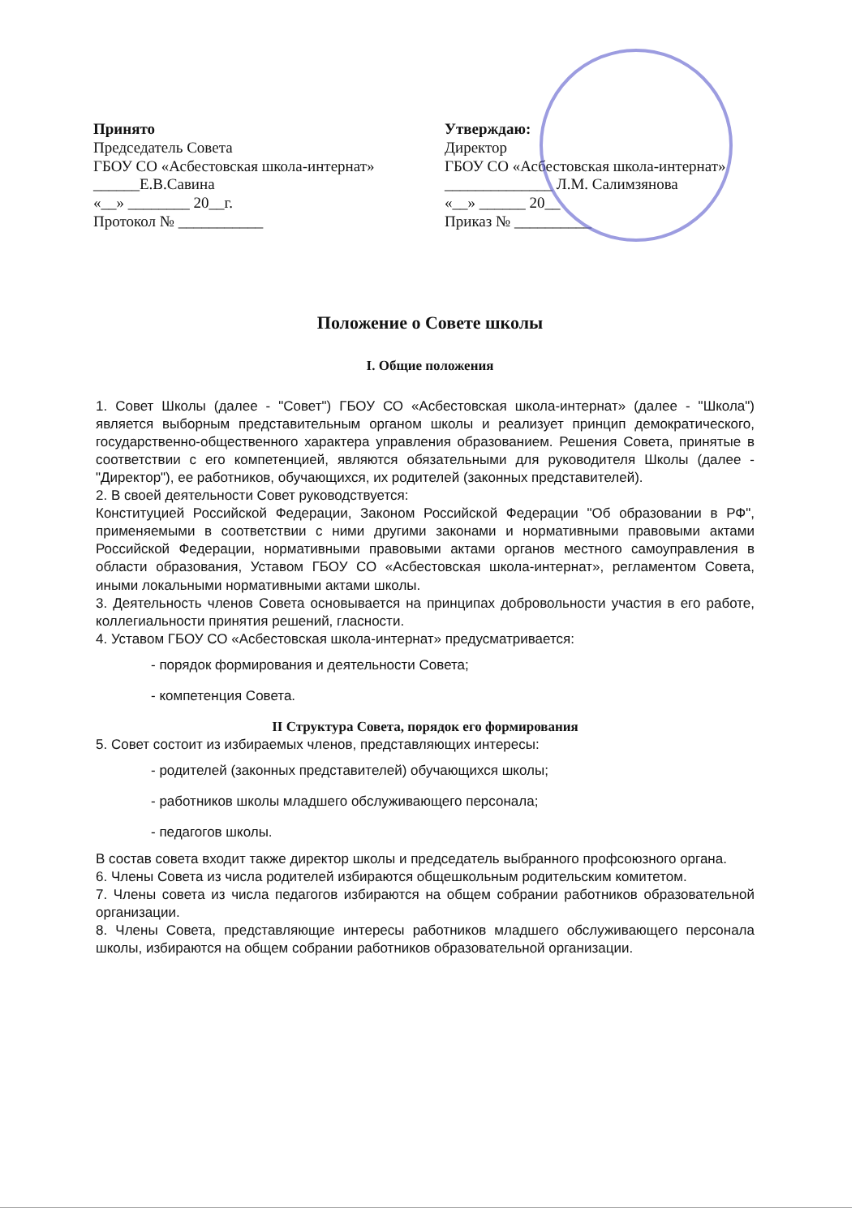Принято
Председатель Совета
ГБОУ СО «Асбестовская школа-интернат»
______Е.В.Савина
«__» ________ 20__г.
Протокол № ___________
Утверждаю:
Директор
ГБОУ СО «Асбестовская школа-интернат»
______________ Л.М. Салимзянова
«__» ______ 20__
Приказ № __________
Положение о Совете школы
I. Общие положения
1. Совет Школы (далее - "Совет") ГБОУ СО «Асбестовская школа-интернат» (далее - "Школа") является выборным представительным органом школы и реализует принцип демократического, государственно-общественного характера управления образованием. Решения Совета, принятые в соответствии с его компетенцией, являются обязательными для руководителя Школы (далее - "Директор"), ее работников, обучающихся, их родителей (законных представителей).
2. В своей деятельности Совет руководствуется:
Конституцией Российской Федерации, Законом Российской Федерации "Об образовании в РФ", применяемыми в соответствии с ними другими законами и нормативными правовыми актами Российской Федерации, нормативными правовыми актами органов местного самоуправления в области образования, Уставом ГБОУ СО «Асбестовская школа-интернат», регламентом Совета, иными локальными нормативными актами школы.
3. Деятельность членов Совета основывается на принципах добровольности участия в его работе, коллегиальности принятия решений, гласности.
4. Уставом ГБОУ СО «Асбестовская школа-интернат» предусматривается:
- порядок формирования и деятельности Совета;
- компетенция Совета.
II Структура Совета, порядок его формирования
5. Совет состоит из избираемых членов, представляющих интересы:
- родителей (законных представителей) обучающихся школы;
- работников школы младшего обслуживающего персонала;
- педагогов школы.
В состав совета входит также директор школы и председатель выбранного профсоюзного органа.
6. Члены Совета из числа родителей избираются общешкольным родительским комитетом.
7. Члены совета из числа педагогов избираются на общем собрании работников образовательной организации.
8. Члены Совета, представляющие интересы работников младшего обслуживающего персонала школы, избираются на общем собрании работников образовательной организации.